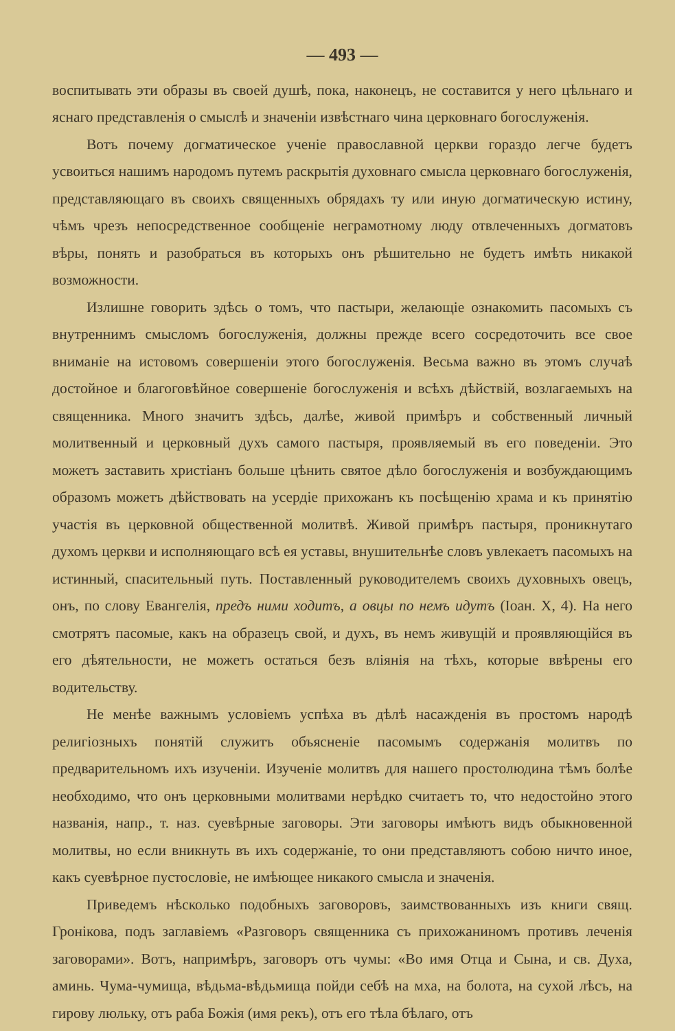— 493 —
воспитывать эти образы въ своей душѣ, пока, наконецъ, не составится у него цѣльнаго и яснаго представленія о смыслѣ и значеніи извѣстнаго чина церковнаго богослуженія.
Вотъ почему догматическое ученіе православной церкви гораздо легче будетъ усвоиться нашимъ народомъ путемъ раскрытія духовнаго смысла церковнаго богослуженія, представляющаго въ своихъ священныхъ обрядахъ ту или иную догматическую истину, чѣмъ чрезъ непосредственное сообщеніе неграмотному люду отвлеченныхъ догматовъ вѣры, понять и разобраться въ которыхъ онъ рѣшительно не будетъ имѣть никакой возможности.
Излишне говорить здѣсь о томъ, что пастыри, желающіе ознакомить пасомыхъ съ внутреннимъ смысломъ богослуженія, должны прежде всего сосредоточить все свое вниманіе на истовомъ совершеніи этого богослуженія. Весьма важно въ этомъ случаѣ достойное и благоговѣйное совершеніе богослуженія и всѣхъ дѣйствій, возлагаемыхъ на священника. Много значитъ здѣсь, далѣе, живой примѣръ и собственный личный молитвенный и церковный духъ самого пастыря, проявляемый въ его поведеніи. Это можетъ заставить христіанъ больше цѣнить святое дѣло богослуженія и возбуждающимъ образомъ можетъ дѣйствовать на усердіе прихожанъ къ посѣщенію храма и къ принятію участія въ церковной общественной молитвѣ. Живой примѣръ пастыря, проникнутаго духомъ церкви и исполняющаго всѣ ея уставы, внушительнѣе словъ увлекаетъ пасомыхъ на истинный, спасительный путь. Поставленный руководителемъ своихъ духовныхъ овецъ, онъ, по слову Евангелія, предъ ними ходитъ, а овцы по немъ идутъ (Іоан. X, 4). На него смотрятъ пасомые, какъ на образецъ свой, и духъ, въ немъ живущій и проявляющійся въ его дѣятельности, не можетъ остаться безъ вліянія на тѣхъ, которые ввѣрены его водительству.
Не менѣе важнымъ условіемъ успѣха въ дѣлѣ насажденія въ простомъ народѣ религіозныхъ понятій служитъ объясненіе пасомымъ содержанія молитвъ по предварительномъ ихъ изученіи. Изученіе молитвъ для нашего простолюдина тѣмъ болѣе необходимо, что онъ церковными молитвами нерѣдко считаетъ то, что недостойно этого названія, напр., т. наз. суевѣрные заговоры. Эти заговоры имѣютъ видъ обыкновенной молитвы, но если вникнуть въ ихъ содержаніе, то они представляютъ собою ничто иное, какъ суевѣрное пустословіе, не имѣющее никакого смысла и значенія.
Приведемъ нѣсколько подобныхъ заговоровъ, заимствованныхъ изъ книги свящ. Гронікова, подъ заглавіемъ «Разговоръ священника съ прихожаниномъ противъ леченія заговорами». Вотъ, напримѣръ, заговоръ отъ чумы: «Во имя Отца и Сына, и св. Духа, аминь. Чума-чумища, вѣдьма-вѣдьмища пойди себѣ на мха, на болота, на сухой лѣсъ, на гирову люльку, отъ раба Божія (имя рекъ), отъ его тѣла бѣлаго, отъ